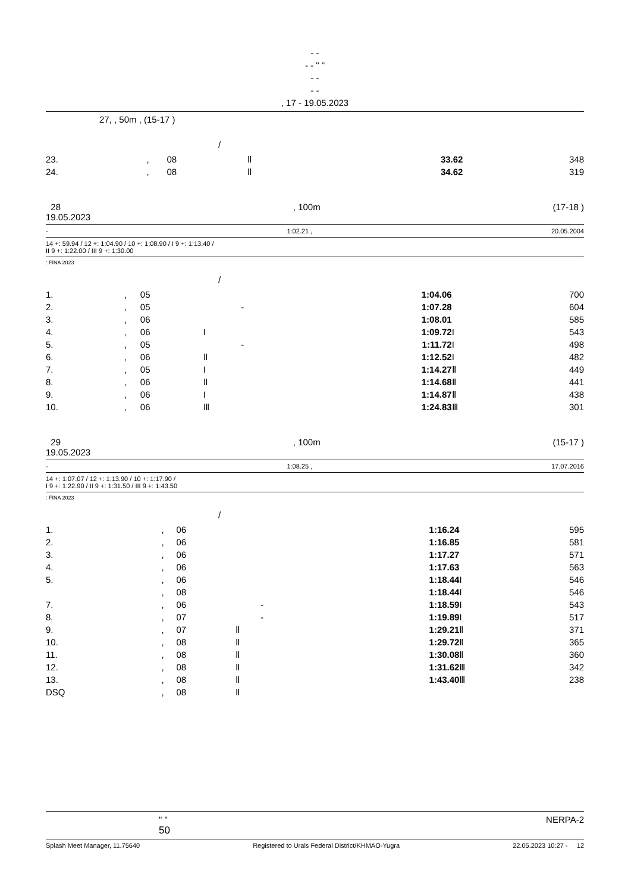- -
- - " "
- -
- -
, 17 - 19.05.2023
27, , 50m , (15-17 )
/
| 23. | , | 08 | Ⅱ | 33.62 | | 348 |
| 24. | , | 08 | Ⅱ | 34.62 | | 319 |
28, 100m (17-18 )
19.05.2023
- 1:02.21 , 20.05.2004
14 +: 59.94 / 12 +: 1:04.90 / 10 +: 1:08.90 / I 9 +: 1:13.40 /
II 9 +: 1:22.00 / III 9 +: 1:30.00
: FINA 2023
/
| 1. | , | 05 | | | 1:04.06 | | 700 |
| 2. | , | 05 | | - | 1:07.28 | | 604 |
| 3. | , | 06 | | | 1:08.01 | | 585 |
| 4. | , | 06 | I | | 1:09.72 | I | 543 |
| 5. | , | 05 | | - | 1:11.72 | I | 498 |
| 6. | , | 06 | Ⅱ | | 1:12.52 | I | 482 |
| 7. | , | 05 | I | | 1:14.27 | Ⅱ | 449 |
| 8. | , | 06 | Ⅱ | | 1:14.68 | Ⅱ | 441 |
| 9. | , | 06 | I | | 1:14.87 | Ⅱ | 438 |
| 10. | , | 06 | Ⅲ | | 1:24.83 | Ⅲ | 301 |
29, 100m (15-17 )
19.05.2023
- 1:08.25 , 17.07.2016
14 +: 1:07.07 / 12 +: 1:13.90 / 10 +: 1:17.90 /
I 9 +: 1:22.90 / II 9 +: 1:31.50 / III 9 +: 1:43.50
: FINA 2023
/
| 1. | , | 06 | | | 1:16.24 | | 595 |
| 2. | , | 06 | | | 1:16.85 | | 581 |
| 3. | , | 06 | | | 1:17.27 | | 571 |
| 4. | , | 06 | | | 1:17.63 | | 563 |
| 5. | , | 06 | | | 1:18.44 | I | 546 |
| | , | 08 | | | 1:18.44 | I | 546 |
| 7. | , | 06 | | - | 1:18.59 | I | 543 |
| 8. | , | 07 | | - | 1:19.89 | I | 517 |
| 9. | , | 07 | Ⅱ | | 1:29.21 | Ⅱ | 371 |
| 10. | , | 08 | Ⅱ | | 1:29.72 | Ⅱ | 365 |
| 11. | , | 08 | Ⅱ | | 1:30.08 | Ⅱ | 360 |
| 12. | , | 08 | Ⅱ | | 1:31.62 | Ⅲ | 342 |
| 13. | , | 08 | Ⅱ | | 1:43.40 | Ⅲ | 238 |
| DSQ | , | 08 | Ⅱ | | | | |
" "
50 NERPA-2
Splash Meet Manager, 11.75640 Registered to Urals Federal District/KHMAO-Yugra 22.05.2023 10:27 - 12